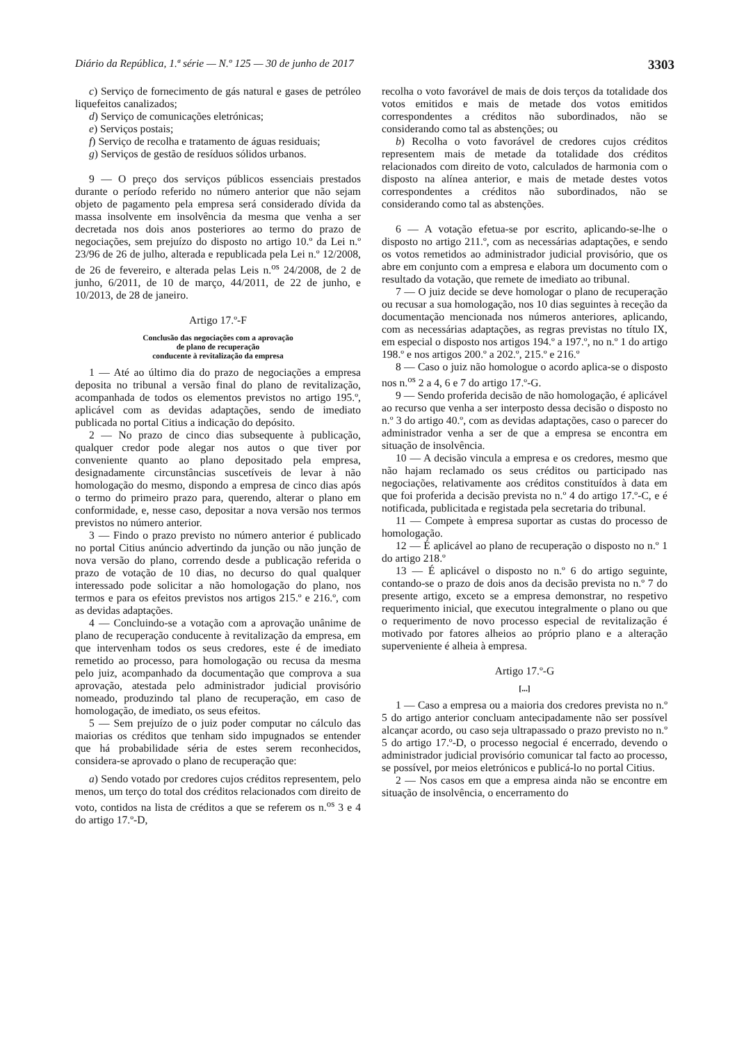Diário da República, 1.ª série — N.º 125 — 30 de junho de 2017 3303
c) Serviço de fornecimento de gás natural e gases de petróleo liquefeitos canalizados;
d) Serviço de comunicações eletrónicas;
e) Serviços postais;
f) Serviço de recolha e tratamento de águas residuais;
g) Serviços de gestão de resíduos sólidos urbanos.
9 — O preço dos serviços públicos essenciais prestados durante o período referido no número anterior que não sejam objeto de pagamento pela empresa será considerado dívida da massa insolvente em insolvência da mesma que venha a ser decretada nos dois anos posteriores ao termo do prazo de negociações, sem prejuízo do disposto no artigo 10.º da Lei n.º 23/96 de 26 de julho, alterada e republicada pela Lei n.º 12/2008, de 26 de fevereiro, e alterada pelas Leis n.<sup>os</sup> 24/2008, de 2 de junho, 6/2011, de 10 de março, 44/2011, de 22 de junho, e 10/2013, de 28 de janeiro.
Artigo 17.º-F
Conclusão das negociações com a aprovação
de plano de recuperação
conducente à revitalização da empresa
1 — Até ao último dia do prazo de negociações a empresa deposita no tribunal a versão final do plano de revitalização, acompanhada de todos os elementos previstos no artigo 195.º, aplicável com as devidas adaptações, sendo de imediato publicada no portal Citius a indicação do depósito.
2 — No prazo de cinco dias subsequente à publicação, qualquer credor pode alegar nos autos o que tiver por conveniente quanto ao plano depositado pela empresa, designadamente circunstâncias suscetíveis de levar à não homologação do mesmo, dispondo a empresa de cinco dias após o termo do primeiro prazo para, querendo, alterar o plano em conformidade, e, nesse caso, depositar a nova versão nos termos previstos no número anterior.
3 — Findo o prazo previsto no número anterior é publicado no portal Citius anúncio advertindo da junção ou não junção de nova versão do plano, correndo desde a publicação referida o prazo de votação de 10 dias, no decurso do qual qualquer interessado pode solicitar a não homologação do plano, nos termos e para os efeitos previstos nos artigos 215.º e 216.º, com as devidas adaptações.
4 — Concluindo-se a votação com a aprovação unânime de plano de recuperação conducente à revitalização da empresa, em que intervenham todos os seus credores, este é de imediato remetido ao processo, para homologação ou recusa da mesma pelo juiz, acompanhado da documentação que comprova a sua aprovação, atestada pelo administrador judicial provisório nomeado, produzindo tal plano de recuperação, em caso de homologação, de imediato, os seus efeitos.
5 — Sem prejuízo de o juiz poder computar no cálculo das maiorias os créditos que tenham sido impugnados se entender que há probabilidade séria de estes serem reconhecidos, considera-se aprovado o plano de recuperação que:
a) Sendo votado por credores cujos créditos representem, pelo menos, um terço do total dos créditos relacionados com direito de voto, contidos na lista de créditos a que se referem os n.<sup>os</sup> 3 e 4 do artigo 17.º-D,
recolha o voto favorável de mais de dois terços da totalidade dos votos emitidos e mais de metade dos votos emitidos correspondentes a créditos não subordinados, não se considerando como tal as abstenções; ou
b) Recolha o voto favorável de credores cujos créditos representem mais de metade da totalidade dos créditos relacionados com direito de voto, calculados de harmonia com o disposto na alínea anterior, e mais de metade destes votos correspondentes a créditos não subordinados, não se considerando como tal as abstenções.
6 — A votação efetua-se por escrito, aplicando-se-lhe o disposto no artigo 211.º, com as necessárias adaptações, e sendo os votos remetidos ao administrador judicial provisório, que os abre em conjunto com a empresa e elabora um documento com o resultado da votação, que remete de imediato ao tribunal.
7 — O juiz decide se deve homologar o plano de recuperação ou recusar a sua homologação, nos 10 dias seguintes à receção da documentação mencionada nos números anteriores, aplicando, com as necessárias adaptações, as regras previstas no título IX, em especial o disposto nos artigos 194.º a 197.º, no n.º 1 do artigo 198.º e nos artigos 200.º a 202.º, 215.º e 216.º
8 — Caso o juiz não homologue o acordo aplica-se o disposto nos n.<sup>os</sup> 2 a 4, 6 e 7 do artigo 17.º-G.
9 — Sendo proferida decisão de não homologação, é aplicável ao recurso que venha a ser interposto dessa decisão o disposto no n.º 3 do artigo 40.º, com as devidas adaptações, caso o parecer do administrador venha a ser de que a empresa se encontra em situação de insolvência.
10 — A decisão vincula a empresa e os credores, mesmo que não hajam reclamado os seus créditos ou participado nas negociações, relativamente aos créditos constituídos à data em que foi proferida a decisão prevista no n.º 4 do artigo 17.º-C, e é notificada, publicitada e registada pela secretaria do tribunal.
11 — Compete à empresa suportar as custas do processo de homologação.
12 — É aplicável ao plano de recuperação o disposto no n.º 1 do artigo 218.º
13 — É aplicável o disposto no n.º 6 do artigo seguinte, contando-se o prazo de dois anos da decisão prevista no n.º 7 do presente artigo, exceto se a empresa demonstrar, no respetivo requerimento inicial, que executou integralmente o plano ou que o requerimento de novo processo especial de revitalização é motivado por fatores alheios ao próprio plano e a alteração superveniente é alheia à empresa.
Artigo 17.º-G
[...]
1 — Caso a empresa ou a maioria dos credores prevista no n.º 5 do artigo anterior concluam antecipadamente não ser possível alcançar acordo, ou caso seja ultrapassado o prazo previsto no n.º 5 do artigo 17.º-D, o processo negocial é encerrado, devendo o administrador judicial provisório comunicar tal facto ao processo, se possível, por meios eletrónicos e publicá-lo no portal Citius.
2 — Nos casos em que a empresa ainda não se encontre em situação de insolvência, o encerramento do